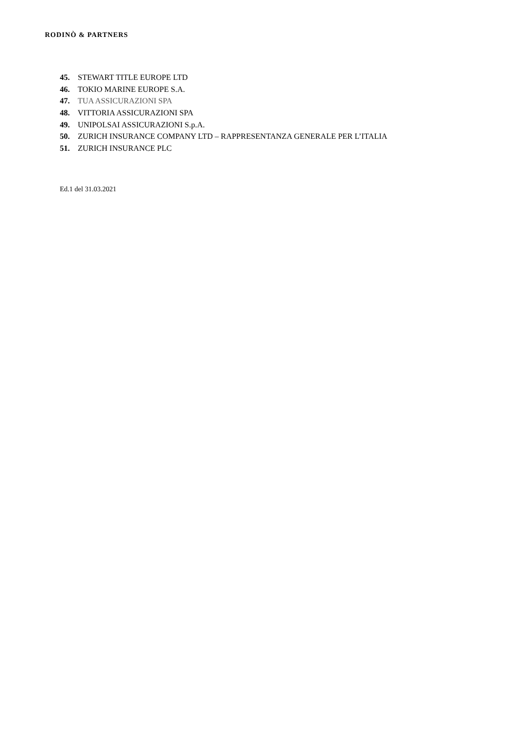RODINÒ & PARTNERS
45. STEWART TITLE EUROPE LTD
46. TOKIO MARINE EUROPE S.A.
47. TUA ASSICURAZIONI SPA
48. VITTORIA ASSICURAZIONI SPA
49. UNIPOLSAI ASSICURAZIONI S.p.A.
50. ZURICH INSURANCE COMPANY LTD – RAPPRESENTANZA GENERALE PER L’ITALIA
51. ZURICH INSURANCE PLC
Ed.1 del 31.03.2021